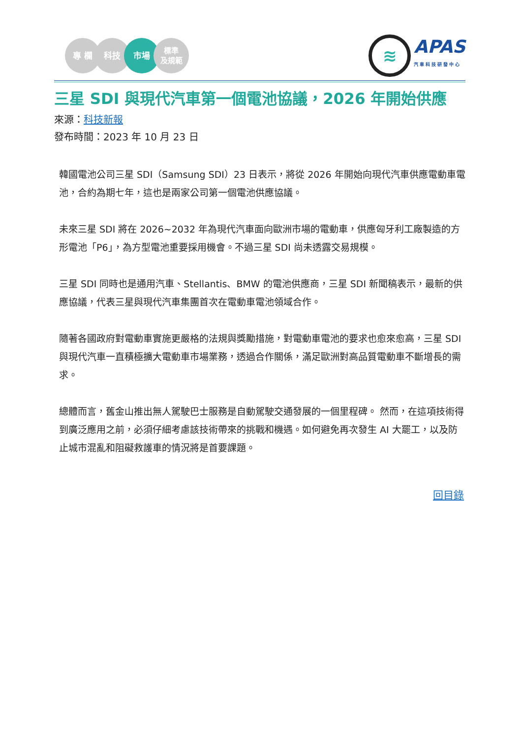專 欄 科技 市場
標準
及規範
≋
APAS
汽車科技研發中心
三星 SDI 與現代汽車第一個電池協議，2026 年開始供應
來源：科技新報
發布時間：2023 年 10 月 23 日
韓國電池公司三星 SDI（Samsung SDI）23 日表示，將從 2026 年開始向現代汽車供應電動車電池，合約為期七年，這也是兩家公司第一個電池供應協議。
未來三星 SDI 將在 2026~2032 年為現代汽車面向歐洲市場的電動車，供應匈牙利工廠製造的方形電池「P6」，為方型電池重要採用機會。不過三星 SDI 尚未透露交易規模。
三星 SDI 同時也是通用汽車、Stellantis、BMW 的電池供應商，三星 SDI 新聞稿表示，最新的供應協議，代表三星與現代汽車集團首次在電動車電池領域合作。
隨著各國政府對電動車實施更嚴格的法規與獎勵措施，對電動車電池的要求也愈來愈高，三星 SDI 與現代汽車一直積極擴大電動車市場業務，透過合作關係，滿足歐洲對高品質電動車不斷增長的需求。
總體而言，舊金山推出無人駕駛巴士服務是自動駕駛交通發展的一個里程碑。 然而，在這項技術得到廣泛應用之前，必須仔細考慮該技術帶來的挑戰和機遇。如何避免再次發生 AI 大罷工，以及防止城市混亂和阻礙救護車的情況將是首要課題。
回目錄